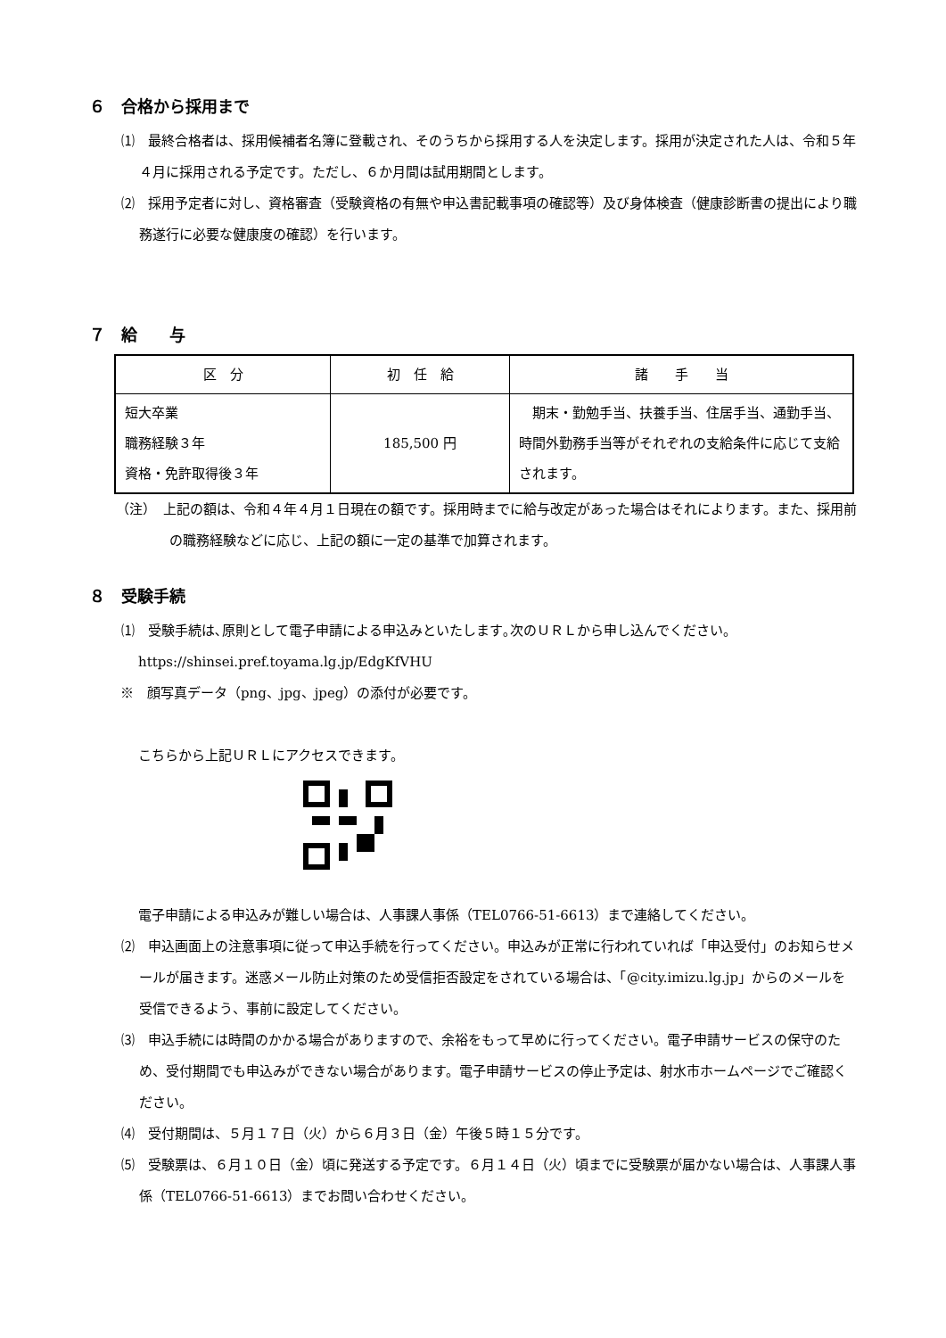６　合格から採用まで
⑴　最終合格者は、採用候補者名簿に登載され、そのうちから採用する人を決定します。採用が決定された人は、令和５年４月に採用される予定です。ただし、６か月間は試用期間とします。
⑵　採用予定者に対し、資格審査（受験資格の有無や申込書記載事項の確認等）及び身体検査（健康診断書の提出により職務遂行に必要な健康度の確認）を行います。
７　給　　与
| 区 分 | 初 任 給 | 諸 手 当 |
| --- | --- | --- |
| 短大卒業 職務経験３年 資格・免許取得後３年 | 185,500 円 | 期末・勤勉手当、扶養手当、住居手当、通勤手当、時間外勤務手当等がそれぞれの支給条件に応じて支給されます。 |
（注）　上記の額は、令和４年４月１日現在の額です。採用時までに給与改定があった場合はそれによります。また、採用前の職務経験などに応じ、上記の額に一定の基準で加算されます。
８　受験手続
⑴　受験手続は､原則として電子申請による申込みといたします｡次のＵＲＬから申し込んでください。
https://shinsei.pref.toyama.lg.jp/EdgKfVHU
※　顔写真データ（png、jpg、jpeg）の添付が必要です。
こちらから上記ＵＲＬにアクセスできます。
電子申請による申込みが難しい場合は、人事課人事係（TEL0766-51-6613）まで連絡してください。
⑵　申込画面上の注意事項に従って申込手続を行ってください。申込みが正常に行われていれば「申込受付」のお知らせメールが届きます。迷惑メール防止対策のため受信拒否設定をされている場合は、「@city.imizu.lg.jp」からのメールを受信できるよう、事前に設定してください。
⑶　申込手続には時間のかかる場合がありますので、余裕をもって早めに行ってください。電子申請サービスの保守のため、受付期間でも申込みができない場合があります。電子申請サービスの停止予定は、射水市ホームページでご確認ください。
⑷　受付期間は、５月１７日（火）から６月３日（金）午後５時１５分です。
⑸　受験票は、６月１０日（金）頃に発送する予定です。６月１４日（火）頃までに受験票が届かない場合は、人事課人事係（TEL0766-51-6613）までお問い合わせください。